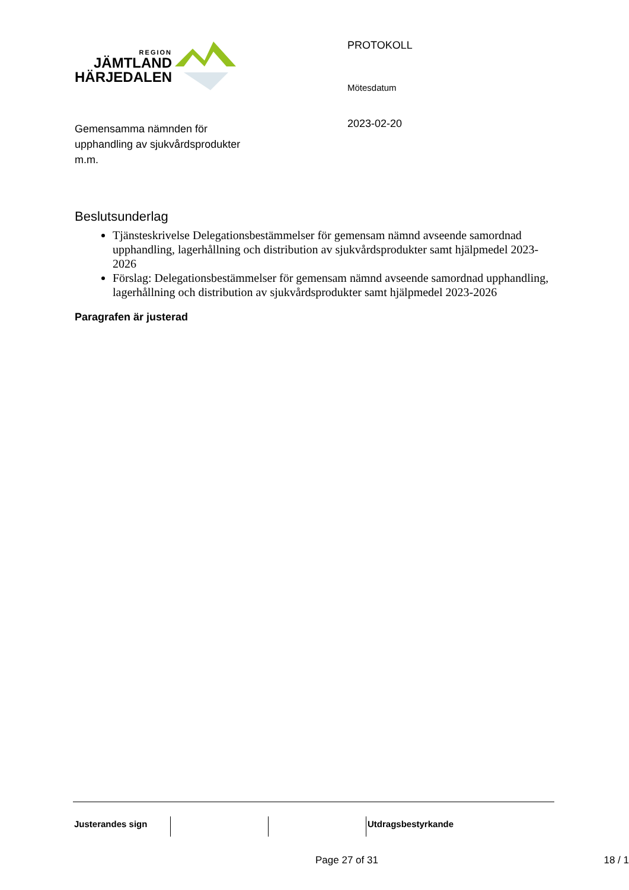REGION
JÄMTLAND
HÄRJEDALEN
Gemensamma nämnden för
upphandling av sjukvårdsprodukter
m.m.
PROTOKOLL
Mötesdatum
2023-02-20
Beslutsunderlag
Tjänsteskrivelse Delegationsbestämmelser för gemensam nämnd avseende samordnad upphandling, lagerhållning och distribution av sjukvårdsprodukter samt hjälpmedel 2023-2026
Förslag: Delegationsbestämmelser för gemensam nämnd avseende samordnad upphandling, lagerhållning och distribution av sjukvårdsprodukter samt hjälpmedel 2023-2026
Paragrafen är justerad
Justerandes sign Utdragsbestyrkande
Page 27 of 31 18 / 1